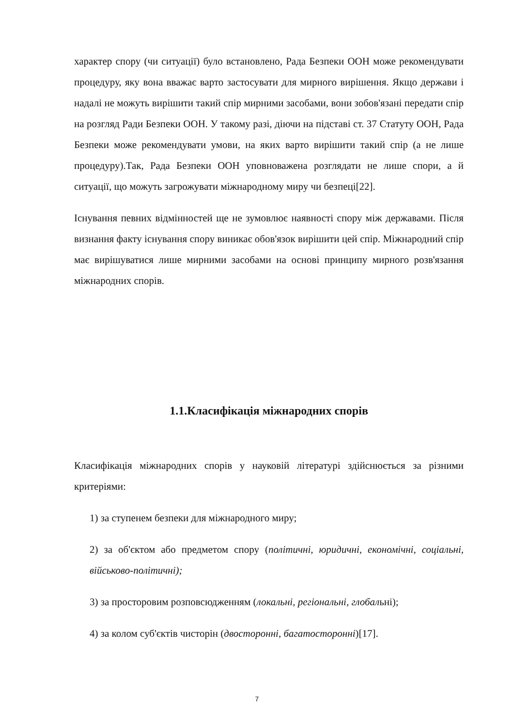характер спору (чи ситуації) було встановлено, Рада Безпеки ООН може рекомендувати процедуру, яку вона вважає варто застосувати для мирного вирішення. Якщо держави і надалі не можуть вирішити такий спір мирними засобами, вони зобов'язані передати спір на розгляд Ради Безпеки ООН. У такому разі, діючи на підставі ст. 37 Статуту ООН, Рада Безпеки може рекомендувати умови, на яких варто вирішити такий спір (а не лише процедуру).Так, Рада Безпеки ООН уповноважена розглядати не лише спори, а й ситуації, що можуть загрожувати міжнародному миру чи безпеці[22].
Існування певних відмінностей ще не зумовлює наявності спору між державами. Після визнання факту існування спору виникає обов'язок вирішити цей спір. Міжнародний спір має вирішуватися лише мирними засобами на основі принципу мирного розв'язання міжнародних спорів.
1.1.Класифікація міжнародних спорів
Класифікація міжнародних спорів у науковій літературі здійснюється за різними критеріями:
1) за ступенем безпеки для міжнародного миру;
2) за об'єктом або предметом спору (політичні, юридичні, економічні, соціальні, військово-політичні);
3) за просторовим розповсюдженням (локальні, регіональні, глобальні);
4) за колом суб'єктів чисторін (двосторонні, багатосторонні)[17].
7